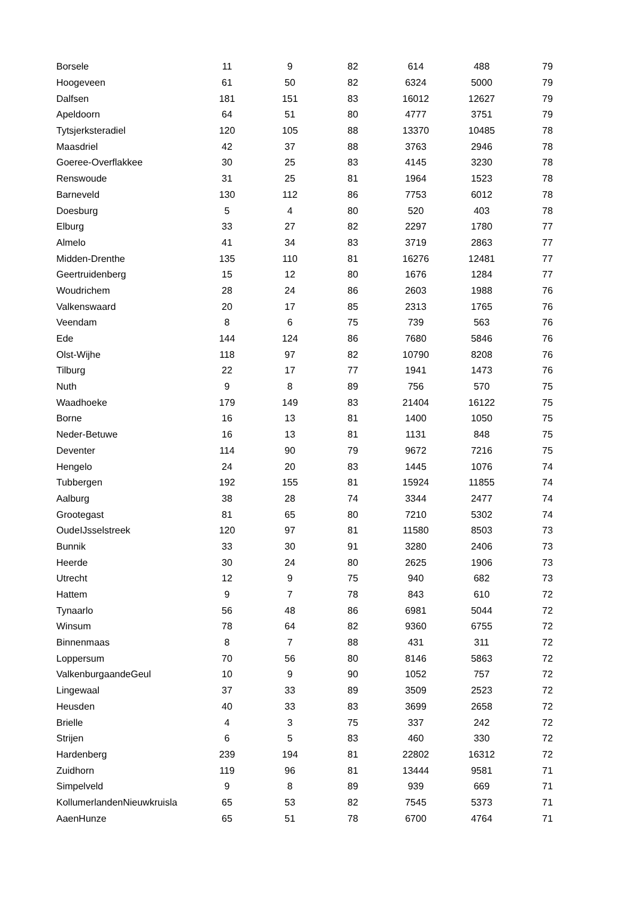| Borsele | 11 | 9 | 82 | 614 | 488 | 79 |
| Hoogeveen | 61 | 50 | 82 | 6324 | 5000 | 79 |
| Dalfsen | 181 | 151 | 83 | 16012 | 12627 | 79 |
| Apeldoorn | 64 | 51 | 80 | 4777 | 3751 | 79 |
| Tytsjerksteradiel | 120 | 105 | 88 | 13370 | 10485 | 78 |
| Maasdriel | 42 | 37 | 88 | 3763 | 2946 | 78 |
| Goeree-Overflakkee | 30 | 25 | 83 | 4145 | 3230 | 78 |
| Renswoude | 31 | 25 | 81 | 1964 | 1523 | 78 |
| Barneveld | 130 | 112 | 86 | 7753 | 6012 | 78 |
| Doesburg | 5 | 4 | 80 | 520 | 403 | 78 |
| Elburg | 33 | 27 | 82 | 2297 | 1780 | 77 |
| Almelo | 41 | 34 | 83 | 3719 | 2863 | 77 |
| Midden-Drenthe | 135 | 110 | 81 | 16276 | 12481 | 77 |
| Geertruidenberg | 15 | 12 | 80 | 1676 | 1284 | 77 |
| Woudrichem | 28 | 24 | 86 | 2603 | 1988 | 76 |
| Valkenswaard | 20 | 17 | 85 | 2313 | 1765 | 76 |
| Veendam | 8 | 6 | 75 | 739 | 563 | 76 |
| Ede | 144 | 124 | 86 | 7680 | 5846 | 76 |
| Olst-Wijhe | 118 | 97 | 82 | 10790 | 8208 | 76 |
| Tilburg | 22 | 17 | 77 | 1941 | 1473 | 76 |
| Nuth | 9 | 8 | 89 | 756 | 570 | 75 |
| Waadhoeke | 179 | 149 | 83 | 21404 | 16122 | 75 |
| Borne | 16 | 13 | 81 | 1400 | 1050 | 75 |
| Neder-Betuwe | 16 | 13 | 81 | 1131 | 848 | 75 |
| Deventer | 114 | 90 | 79 | 9672 | 7216 | 75 |
| Hengelo | 24 | 20 | 83 | 1445 | 1076 | 74 |
| Tubbergen | 192 | 155 | 81 | 15924 | 11855 | 74 |
| Aalburg | 38 | 28 | 74 | 3344 | 2477 | 74 |
| Grootegast | 81 | 65 | 80 | 7210 | 5302 | 74 |
| OudeIJsselstreek | 120 | 97 | 81 | 11580 | 8503 | 73 |
| Bunnik | 33 | 30 | 91 | 3280 | 2406 | 73 |
| Heerde | 30 | 24 | 80 | 2625 | 1906 | 73 |
| Utrecht | 12 | 9 | 75 | 940 | 682 | 73 |
| Hattem | 9 | 7 | 78 | 843 | 610 | 72 |
| Tynaarlo | 56 | 48 | 86 | 6981 | 5044 | 72 |
| Winsum | 78 | 64 | 82 | 9360 | 6755 | 72 |
| Binnenmaas | 8 | 7 | 88 | 431 | 311 | 72 |
| Loppersum | 70 | 56 | 80 | 8146 | 5863 | 72 |
| ValkenburgaandeGeul | 10 | 9 | 90 | 1052 | 757 | 72 |
| Lingewaal | 37 | 33 | 89 | 3509 | 2523 | 72 |
| Heusden | 40 | 33 | 83 | 3699 | 2658 | 72 |
| Brielle | 4 | 3 | 75 | 337 | 242 | 72 |
| Strijen | 6 | 5 | 83 | 460 | 330 | 72 |
| Hardenberg | 239 | 194 | 81 | 22802 | 16312 | 72 |
| Zuidhorn | 119 | 96 | 81 | 13444 | 9581 | 71 |
| Simpelveld | 9 | 8 | 89 | 939 | 669 | 71 |
| KollumerlandenNieuwkruisla | 65 | 53 | 82 | 7545 | 5373 | 71 |
| AaenHunze | 65 | 51 | 78 | 6700 | 4764 | 71 |